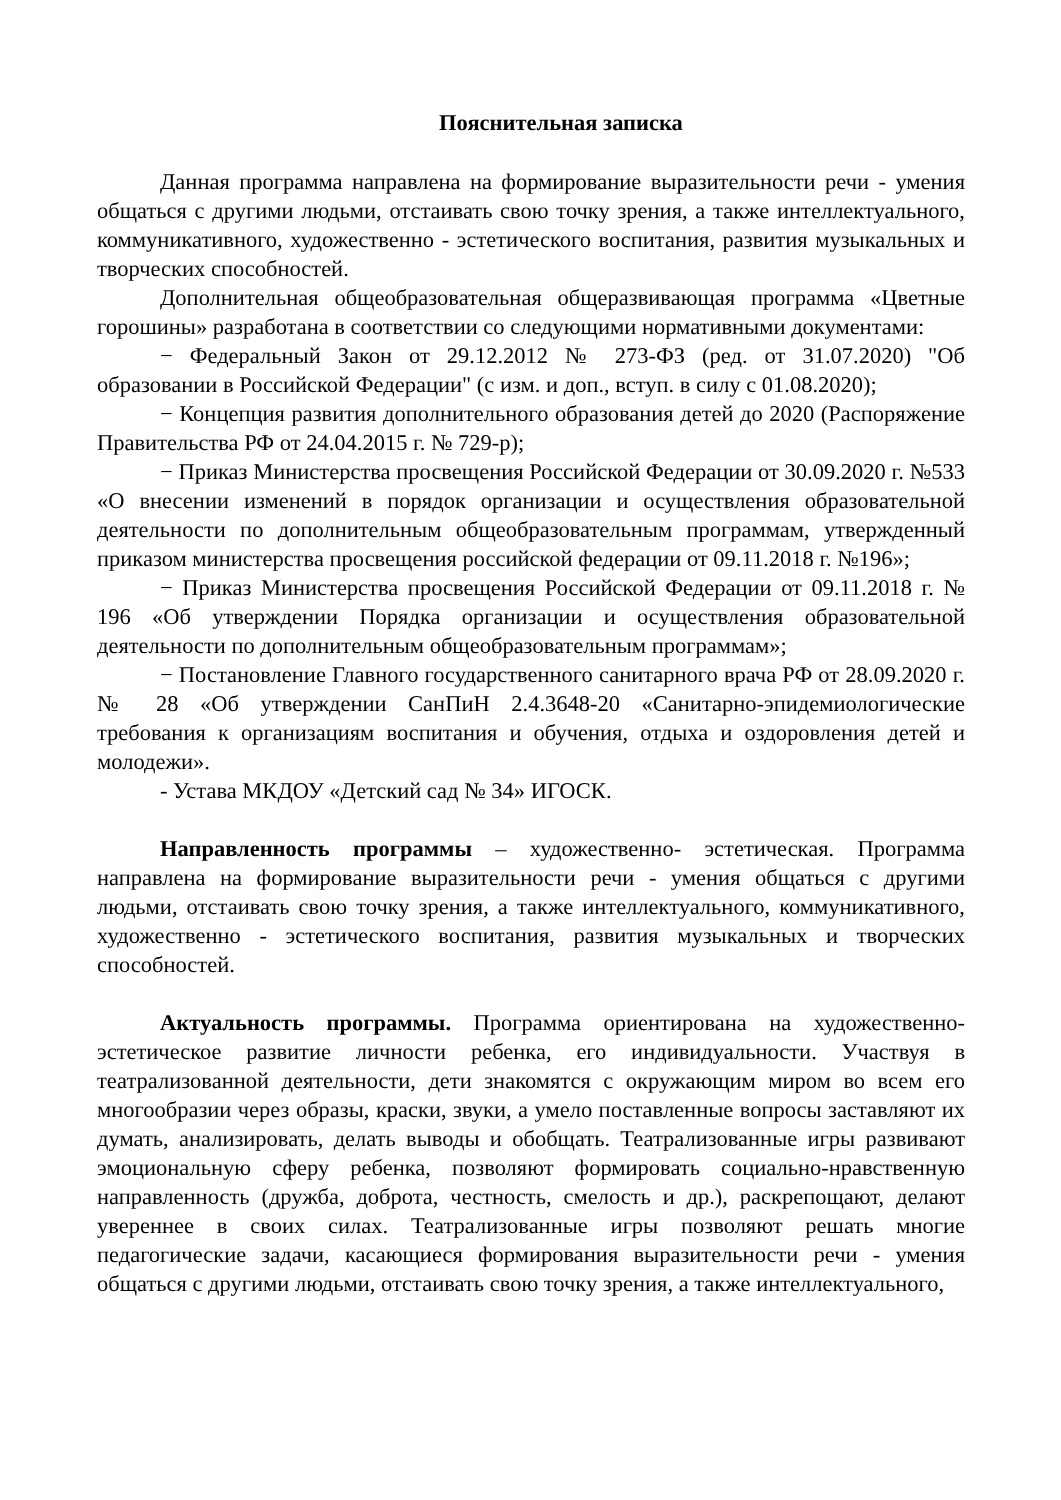Пояснительная записка
Данная программа направлена на формирование выразительности речи - умения общаться с другими людьми, отстаивать свою точку зрения, а также интеллектуального, коммуникативного, художественно - эстетического воспитания, развития музыкальных и творческих способностей.
Дополнительная общеобразовательная общеразвивающая программа «Цветные горошины» разработана в соответствии со следующими нормативными документами:
− Федеральный Закон от 29.12.2012 № 273-ФЗ (ред. от 31.07.2020) "Об образовании в Российской Федерации" (с изм. и доп., вступ. в силу с 01.08.2020);
− Концепция развития дополнительного образования детей до 2020 (Распоряжение Правительства РФ от 24.04.2015 г. № 729-р);
− Приказ Министерства просвещения Российской Федерации от 30.09.2020 г. №533 «О внесении изменений в порядок организации и осуществления образовательной деятельности по дополнительным общеобразовательным программам, утвержденный приказом министерства просвещения российской федерации от 09.11.2018 г. №196»;
− Приказ Министерства просвещения Российской Федерации от 09.11.2018 г. № 196 «Об утверждении Порядка организации и осуществления образовательной деятельности по дополнительным общеобразовательным программам»;
− Постановление Главного государственного санитарного врача РФ от 28.09.2020 г. № 28 «Об утверждении СанПиН 2.4.3648-20 «Санитарно-эпидемиологические требования к организациям воспитания и обучения, отдыха и оздоровления детей и молодежи».
- Устава МКДОУ «Детский сад № 34» ИГОСК.
Направленность программы – художественно- эстетическая. Программа направлена на формирование выразительности речи - умения общаться с другими людьми, отстаивать свою точку зрения, а также интеллектуального, коммуникативного, художественно - эстетического воспитания, развития музыкальных и творческих способностей.
Актуальность программы. Программа ориентирована на художественно-эстетическое развитие личности ребенка, его индивидуальности. Участвуя в театрализованной деятельности, дети знакомятся с окружающим миром во всем его многообразии через образы, краски, звуки, а умело поставленные вопросы заставляют их думать, анализировать, делать выводы и обобщать. Театрализованные игры развивают эмоциональную сферу ребенка, позволяют формировать социально-нравственную направленность (дружба, доброта, честность, смелость и др.), раскрепощают, делают увереннее в своих силах. Театрализованные игры позволяют решать многие педагогические задачи, касающиеся формирования выразительности речи - умения общаться с другими людьми, отстаивать свою точку зрения, а также интеллектуального,